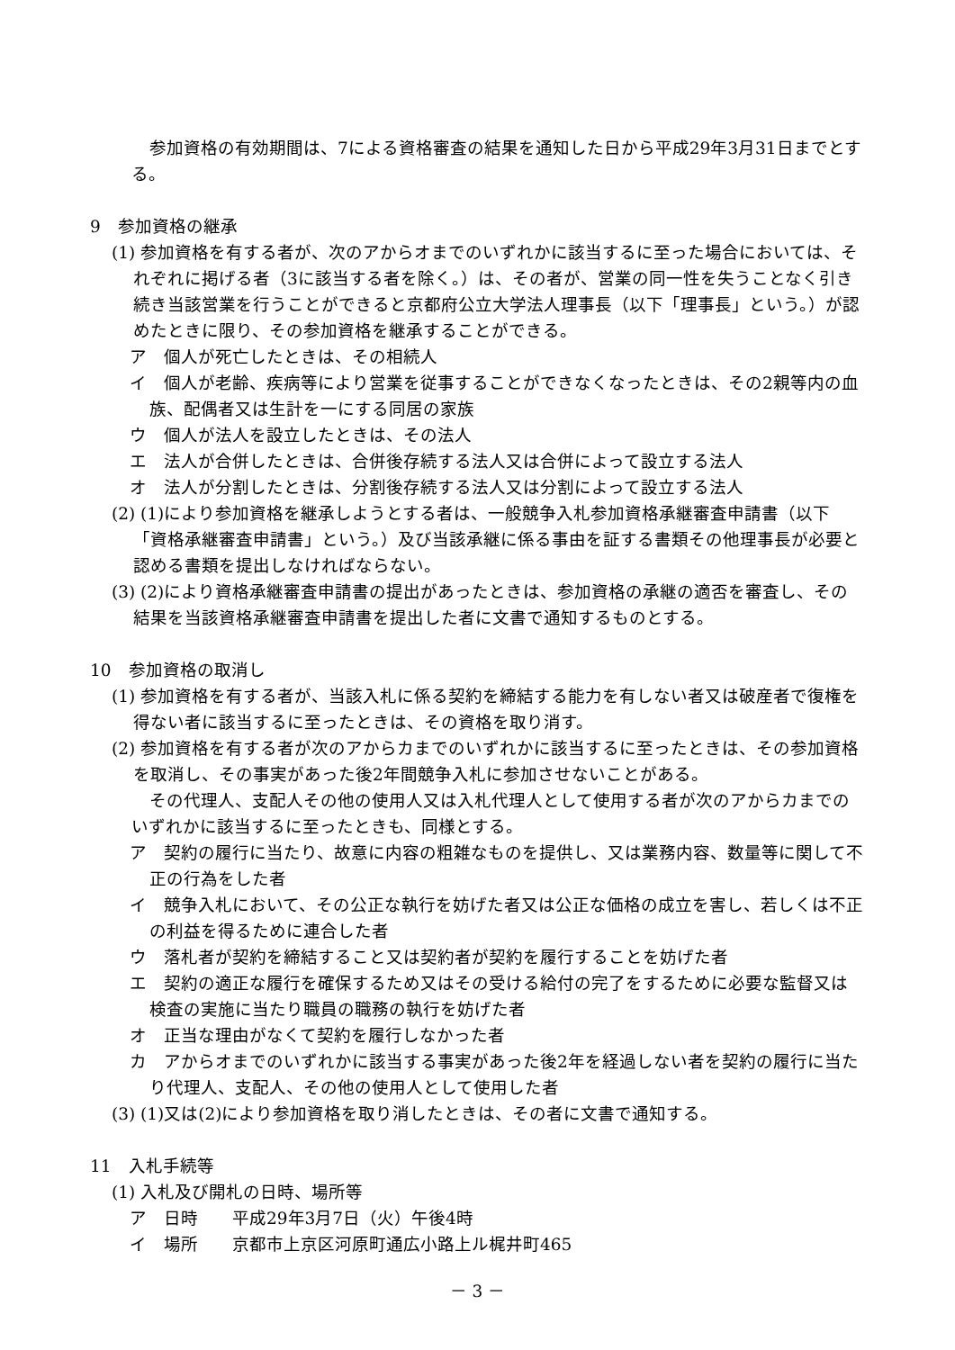参加資格の有効期間は、7による資格審査の結果を通知した日から平成29年3月31日までとする。
9　参加資格の継承
(1) 参加資格を有する者が、次のアからオまでのいずれかに該当するに至った場合においては、それぞれに掲げる者（3に該当する者を除く。）は、その者が、営業の同一性を失うことなく引き続き当該営業を行うことができると京都府公立大学法人理事長（以下「理事長」という。）が認めたときに限り、その参加資格を継承することができる。
ア　個人が死亡したときは、その相続人
イ　個人が老齢、疾病等により営業を従事することができなくなったときは、その2親等内の血族、配偶者又は生計を一にする同居の家族
ウ　個人が法人を設立したときは、その法人
エ　法人が合併したときは、合併後存続する法人又は合併によって設立する法人
オ　法人が分割したときは、分割後存続する法人又は分割によって設立する法人
(2) (1)により参加資格を継承しようとする者は、一般競争入札参加資格承継審査申請書（以下「資格承継審査申請書」という。）及び当該承継に係る事由を証する書類その他理事長が必要と認める書類を提出しなければならない。
(3) (2)により資格承継審査申請書の提出があったときは、参加資格の承継の適否を審査し、その結果を当該資格承継審査申請書を提出した者に文書で通知するものとする。
10　参加資格の取消し
(1) 参加資格を有する者が、当該入札に係る契約を締結する能力を有しない者又は破産者で復権を得ない者に該当するに至ったときは、その資格を取り消す。
(2) 参加資格を有する者が次のアからカまでのいずれかに該当するに至ったときは、その参加資格を取消し、その事実があった後2年間競争入札に参加させないことがある。
その代理人、支配人その他の使用人又は入札代理人として使用する者が次のアからカまでのいずれかに該当するに至ったときも、同様とする。
ア　契約の履行に当たり、故意に内容の粗雑なものを提供し、又は業務内容、数量等に関して不正の行為をした者
イ　競争入札において、その公正な執行を妨げた者又は公正な価格の成立を害し、若しくは不正の利益を得るために連合した者
ウ　落札者が契約を締結すること又は契約者が契約を履行することを妨げた者
エ　契約の適正な履行を確保するため又はその受ける給付の完了をするために必要な監督又は検査の実施に当たり職員の職務の執行を妨げた者
オ　正当な理由がなくて契約を履行しなかった者
カ　アからオまでのいずれかに該当する事実があった後2年を経過しない者を契約の履行に当たり代理人、支配人、その他の使用人として使用した者
(3) (1)又は(2)により参加資格を取り消したときは、その者に文書で通知する。
11　入札手続等
(1) 入札及び開札の日時、場所等
ア　日時　　平成29年3月7日（火）午後4時
イ　場所　　京都市上京区河原町通広小路上ル梶井町465
－ 3 －